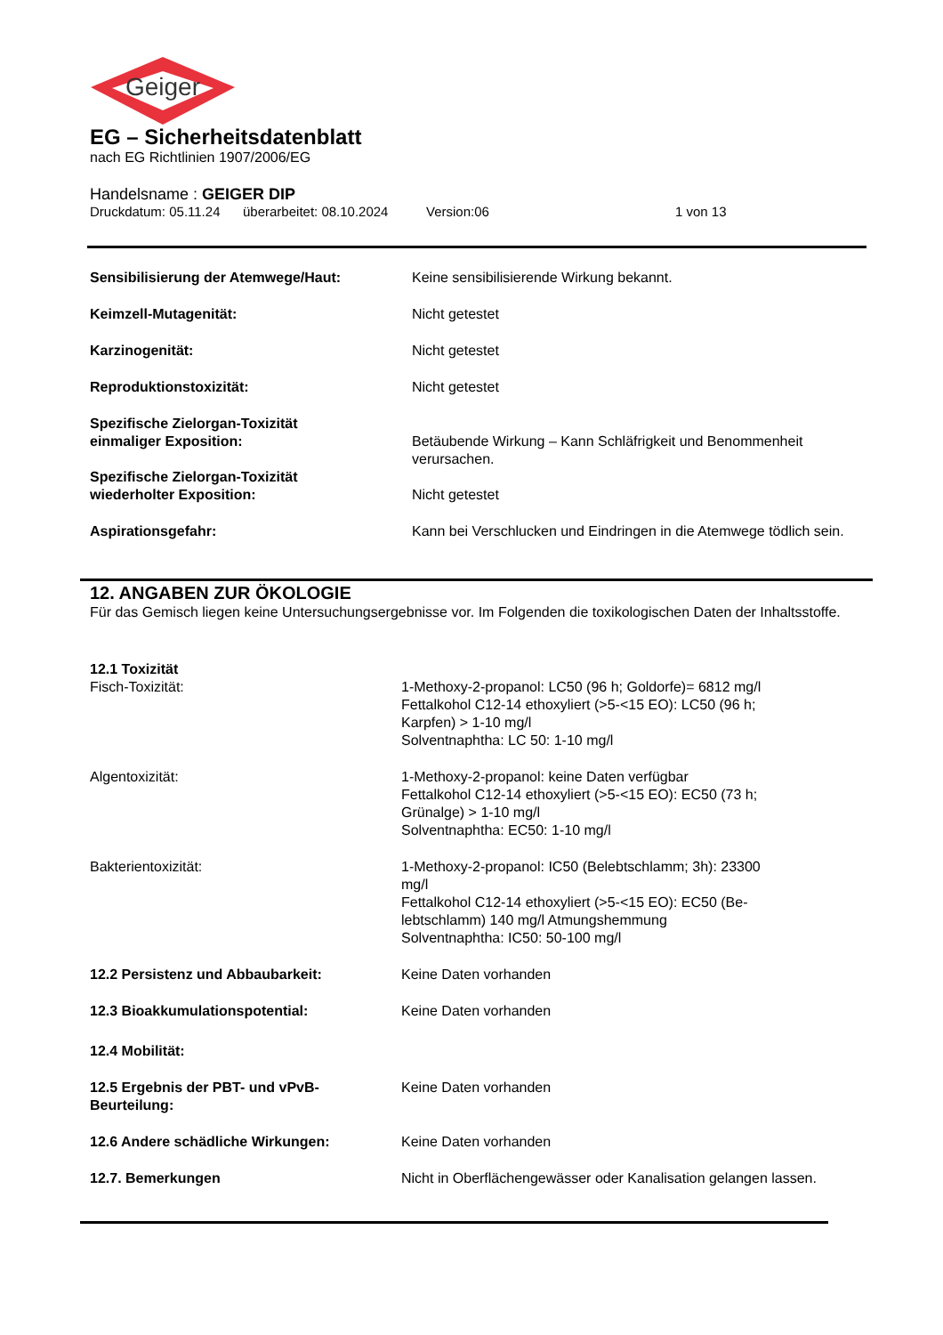Geiger
EG – Sicherheitsdatenblatt
nach EG Richtlinien 1907/2006/EG
Handelsname : GEIGER DIP
Druckdatum: 05.11.24 überarbeitet: 08.10.2024 Version:06 1 von 13
Sensibilisierung der Atemwege/Haut: Keine sensibilisierende Wirkung bekannt.
Keimzell-Mutagenität: Nicht getestet
Karzinogenität: Nicht getestet
Reproduktionstoxizität: Nicht getestet
Spezifische Zielorgan-Toxizität
einmaliger Exposition:
Betäubende Wirkung – Kann Schläfrigkeit und Benommenheit verursachen.
Spezifische Zielorgan-Toxizität
wiederholter Exposition:
Nicht getestet
Aspirationsgefahr: Kann bei Verschlucken und Eindringen in die Atemwege tödlich sein.
12. ANGABEN ZUR ÖKOLOGIE
Für das Gemisch liegen keine Untersuchungsergebnisse vor. Im Folgenden die toxikologischen Daten der Inhaltsstoffe.
12.1 Toxizität
Fisch-Toxizität: 1-Methoxy-2-propanol: LC50 (96 h; Goldorfe)= 6812 mg/l
Fettalkohol C12-14 ethoxyliert (>5-<15 EO): LC50 (96 h;
Karpfen) > 1-10 mg/l
Solventnaphtha: LC 50: 1-10 mg/l
Algentoxizität: 1-Methoxy-2-propanol: keine Daten verfügbar
Fettalkohol C12-14 ethoxyliert (>5-<15 EO): EC50 (73 h;
Grünalge) > 1-10 mg/l
Solventnaphtha: EC50: 1-10 mg/l
Bakterientoxizität: 1-Methoxy-2-propanol: IC50 (Belebtschlamm; 3h): 23300
mg/l
Fettalkohol C12-14 ethoxyliert (>5-<15 EO): EC50 (Be-
lebtschlamm) 140 mg/l Atmungshemmung
Solventnaphtha: IC50: 50-100 mg/l
12.2 Persistenz und Abbaubarkeit: Keine Daten vorhanden
12.3 Bioakkumulationspotential: Keine Daten vorhanden
12.4 Mobilität:
12.5 Ergebnis der PBT- und vPvB-
Beurteilung:
Keine Daten vorhanden
12.6 Andere schädliche Wirkungen: Keine Daten vorhanden
12.7. Bemerkungen Nicht in Oberflächengewässer oder Kanalisation gelangen lassen.